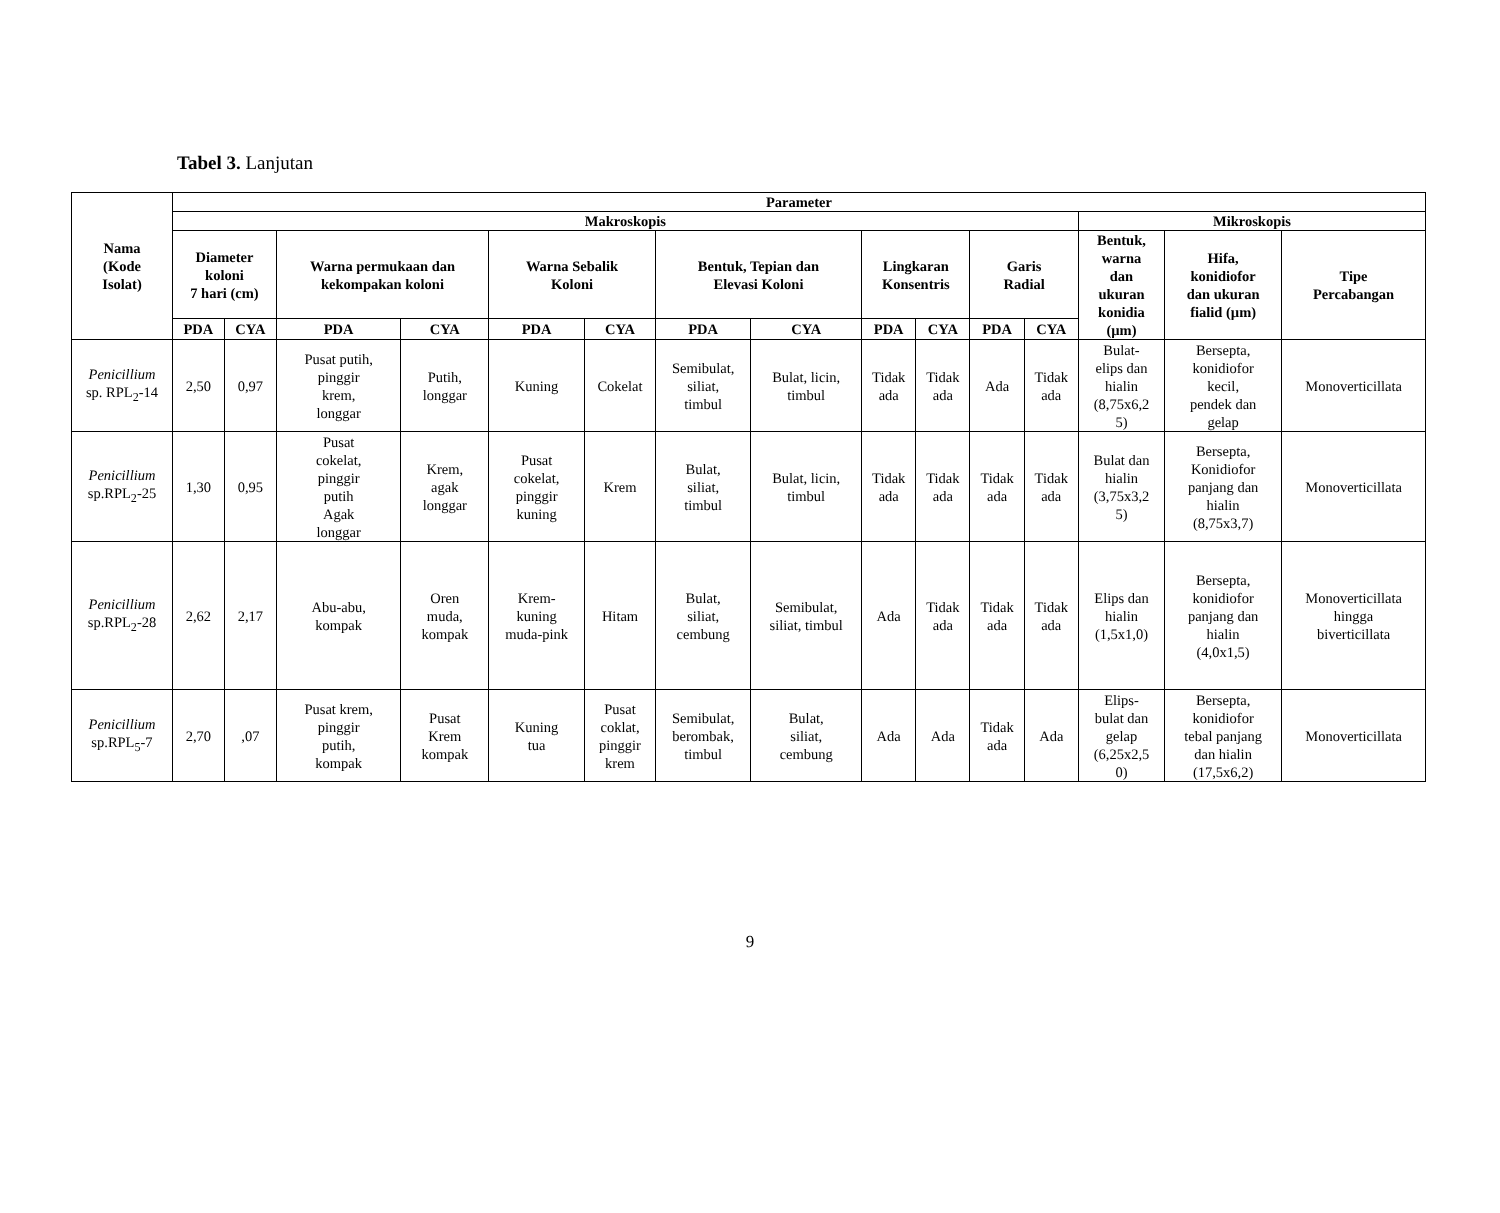Tabel 3. Lanjutan
| Nama (Kode Isolat) | Parameter | | | | | | | | | | | | | | |
| --- | --- | --- | --- | --- | --- | --- | --- | --- | --- | --- | --- | --- | --- | --- | --- |
| | Makroskopis | | | | | | | | | | | | Mikroskopis | | |
| | Diameter koloni 7 hari (cm) | | Warna permukaan dan kekompakan koloni | | Warna Sebalik Koloni | | Bentuk, Tepian dan Elevasi Koloni | | Lingkaran Konsentris | | Garis Radial | | Bentuk, warna dan ukuran konidia (µm) | Hifa, konidiofor dan ukuran fialid (µm) | Tipe Percabangan |
| | PDA | CYA | PDA | CYA | PDA | CYA | PDA | CYA | PDA | CYA | PDA | CYA | | | |
| Penicillium sp. RPL<sub>2</sub>-14 | 2,50 | 0,97 | Pusat putih, pinggir krem, longgar | Putih, longgar | Kuning | Cokelat | Semibulat, siliat, timbul | Bulat, licin, timbul | Tidak ada | Tidak ada | Ada | Tidak ada | Bulat- elips dan hialin (8,75x6,2 5) | Bersepta, konidiofor kecil, pendek dan gelap | Monoverticillata |
| Penicillium sp.RPL<sub>2</sub>-25 | 1,30 | 0,95 | Pusat cokelat, pinggir putih Agak longgar | Krem, agak longgar | Pusat cokelat, pinggir kuning | Krem | Bulat, siliat, timbul | Bulat, licin, timbul | Tidak ada | Tidak ada | Tidak ada | Tidak ada | Bulat dan hialin (3,75x3,2 5) | Bersepta, Konidiofor panjang dan hialin (8,75x3,7) | Monoverticillata |
| Penicillium sp.RPL<sub>2</sub>-28 | 2,62 | 2,17 | Abu-abu, kompak | Oren muda, kompak | Krem- kuning muda-pink | Hitam | Bulat, siliat, cembung | Semibulat, siliat, timbul | Ada | Tidak ada | Tidak ada | Tidak ada | Elips dan hialin (1,5x1,0) | Bersepta, konidiofor panjang dan hialin (4,0x1,5) | Monoverticillata hingga biverticillata |
| Penicillium sp.RPL<sub>5</sub>-7 | 2,70 | ,07 | Pusat krem, pinggir putih, kompak | Pusat Krem kompak | Kuning tua | Pusat coklat, pinggir krem | Semibulat, berombak, timbul | Bulat, siliat, cembung | Ada | Ada | Tidak ada | Ada | Elips- bulat dan gelap (6,25x2,5 0) | Bersepta, konidiofor tebal panjang dan hialin (17,5x6,2) | Monoverticillata |
9